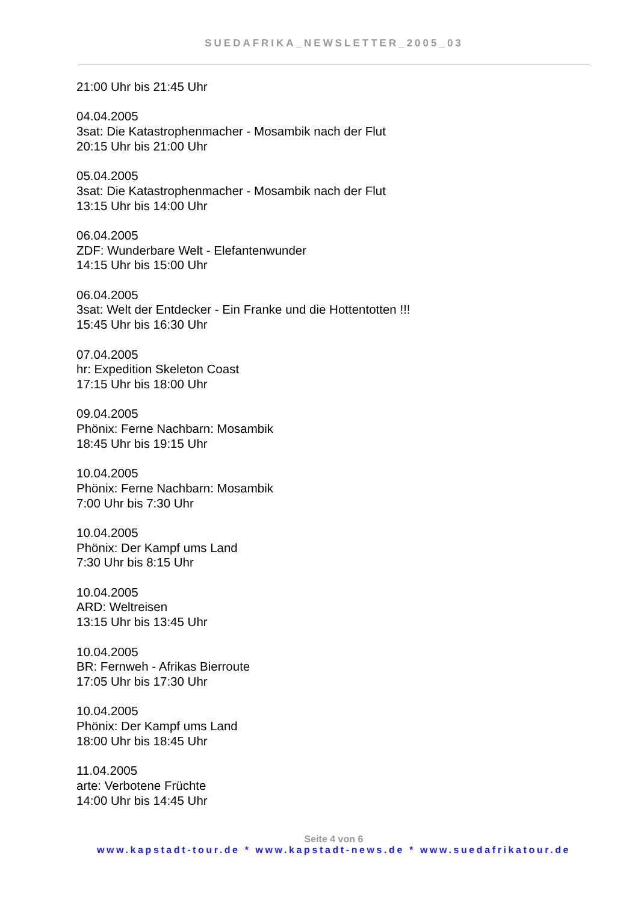SUEDAFRIKA_NEWSLETTER_2005_03
21:00 Uhr bis 21:45 Uhr
04.04.2005
3sat: Die Katastrophenmacher - Mosambik nach der Flut
20:15 Uhr bis 21:00 Uhr
05.04.2005
3sat: Die Katastrophenmacher - Mosambik nach der Flut
13:15 Uhr bis 14:00 Uhr
06.04.2005
ZDF: Wunderbare Welt - Elefantenwunder
14:15 Uhr bis 15:00 Uhr
06.04.2005
3sat: Welt der Entdecker - Ein Franke und die Hottentotten !!!
15:45 Uhr bis 16:30 Uhr
07.04.2005
hr: Expedition Skeleton Coast
17:15 Uhr bis 18:00 Uhr
09.04.2005
Phönix: Ferne Nachbarn: Mosambik
18:45 Uhr bis 19:15 Uhr
10.04.2005
Phönix: Ferne Nachbarn: Mosambik
7:00 Uhr bis 7:30 Uhr
10.04.2005
Phönix: Der Kampf ums Land
7:30 Uhr bis 8:15 Uhr
10.04.2005
ARD: Weltreisen
13:15 Uhr bis 13:45 Uhr
10.04.2005
BR: Fernweh - Afrikas Bierroute
17:05 Uhr bis 17:30 Uhr
10.04.2005
Phönix: Der Kampf ums Land
18:00 Uhr bis 18:45 Uhr
11.04.2005
arte: Verbotene Früchte
14:00 Uhr bis 14:45 Uhr
Seite 4 von 6
www.kapstadt-tour.de * www.kapstadt-news.de * www.suedafrikatour.de